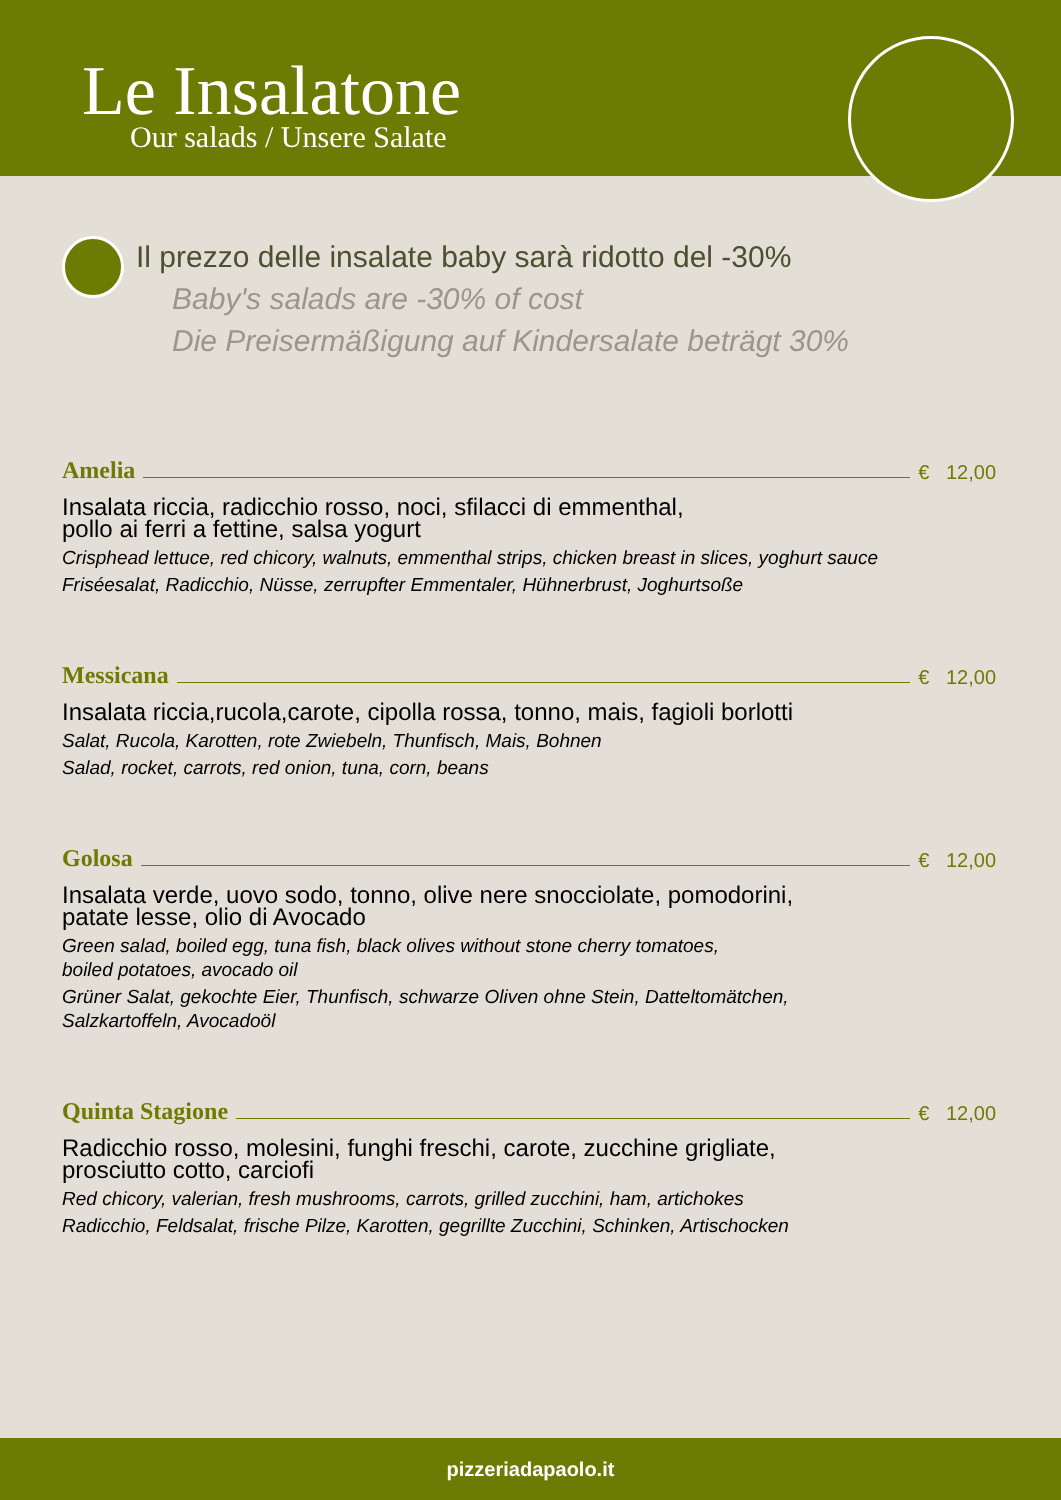Le Insalatone
Our salads / Unsere Salate
Il prezzo delle insalate baby sarà ridotto del -30%
Baby's salads are -30% of cost
Die Preisermäßigung auf Kindersalate beträgt 30%
Amelia € 12,00
Insalata riccia, radicchio rosso, noci, sfilacci di emmenthal,
pollo ai ferri a fettine, salsa yogurt
Crisphead lettuce, red chicory, walnuts, emmenthal strips, chicken breast in slices, yoghurt sauce
Friséesalat, Radicchio, Nüsse, zerrupfter Emmentaler, Hühnerbrust, Joghurtsoße
Messicana € 12,00
Insalata riccia,rucola,carote, cipolla rossa, tonno, mais, fagioli borlotti
Salat, Rucola, Karotten, rote Zwiebeln, Thunfisch, Mais, Bohnen
Salad, rocket, carrots, red onion, tuna, corn, beans
Golosa € 12,00
Insalata verde, uovo sodo, tonno, olive nere snocciolate, pomodorini,
patate lesse, olio di Avocado
Green salad, boiled egg, tuna fish, black olives without stone cherry tomatoes,
boiled potatoes, avocado oil
Grüner Salat, gekochte Eier, Thunfisch, schwarze Oliven ohne Stein, Datteltomätchen,
Salzkartoffeln, Avocadoöl
Quinta Stagione € 12,00
Radicchio rosso, molesini, funghi freschi, carote, zucchine grigliate,
prosciutto cotto, carciofi
Red chicory, valerian, fresh mushrooms, carrots, grilled zucchini, ham, artichokes
Radicchio, Feldsalat, frische Pilze, Karotten, gegrillte Zucchini, Schinken, Artischocken
pizzeriadapaolo.it